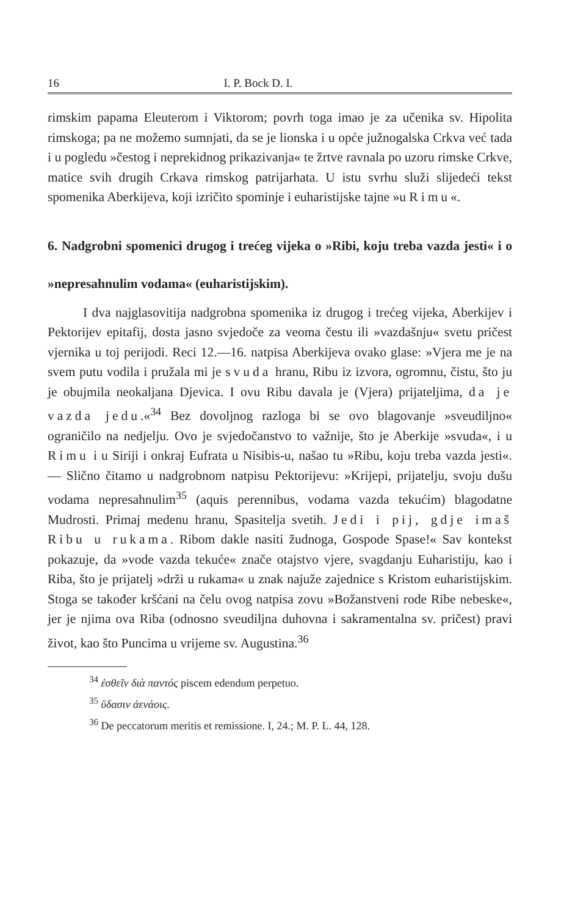16 I. P. Bock D. I.
rimskim papama Eleuterom i Viktorom; povrh toga imao je za učenika sv. Hipolita rimskoga; pa ne možemo sumnjati, da se je lionska i u opće južnogalska Crkva već tada i u pogledu »čestog i neprekidnog prikazivanja« te žrtve ravnala po uzoru rimske Crkve, matice svih drugih Crkava rimskog patrijarhata. U istu svrhu služi slijedeći tekst spomenika Aberkijeva, koji izričito spominje i euharistijske tajne »u Rimu«.
6. Nadgrobni spomenici drugog i trećeg vijeka o »Ribi, koju treba vazda jesti« i o »nepresahnulim vodama« (euharistijskim).
I dva najglasovitija nadgrobna spomenika iz drugog i trećeg vijeka, Aberkijev i Pektorijev epitafij, dosta jasno svjedoče za veoma čestu ili »vazdašnju« svetu pričest vjernika u toj perijodi. Reci 12.—16. natpisa Aberkijeva ovako glase: »Vjera me je na svem putu vodila i pružala mi je svuda hranu, Ribu iz izvora, ogromnu, čistu, što ju je obujmila neokaljana Djevica. I ovu Ribu davala je (Vjera) prijateljima, da je vazda jedu.«<sup>34</sup> Bez dovoljnog razloga bi se ovo blagovanje »sveudiljno« ograničilo na nedjelju. Ovo je svjedočanstvo to važnije, što je Aberkije »svuda«, i u Rimu i u Siriji i onkraj Eufrata u Nisibis-u, našao tu »Ribu, koju treba vazda jesti«. — Slično čitamo u nadgrobnom natpisu Pektorijevu: »Krijepi, prijatelju, svoju dušu vodama nepresahnulim<sup>35</sup> (aquis perennibus, vodama vazda tekućim) blagodatne Mudrosti. Primaj medenu hranu, Spasitelja svetih. Jedi i pij, gdje imaš Ribu u rukama. Ribom dakle nasiti žudnoga, Gospode Spase!« Sav kontekst pokazuje, da »vode vazda tekuće« znače otajstvo vjere, svagdanju Euharistiju, kao i Riba, što je prijatelj »drži u rukama« u znak najuže zajednice s Kristom euharistijskim. Stoga se također kršćani na čelu ovog natpisa zovu »Božanstveni rode Ribe nebeske«, jer je njima ova Riba (odnosno sveudiljna duhovna i sakramentalna sv. pričest) pravi život, kao što Puncima u vrijeme sv. Augustina.<sup>36</sup>
<sup>34</sup> ἐσθεῖν διὰ παντός piscem edendum perpetuo.
<sup>35</sup> ὕδασιν ἀενάοις.
<sup>36</sup> De peccatorum meritis et remissione. I, 24.; M. P. L. 44, 128.